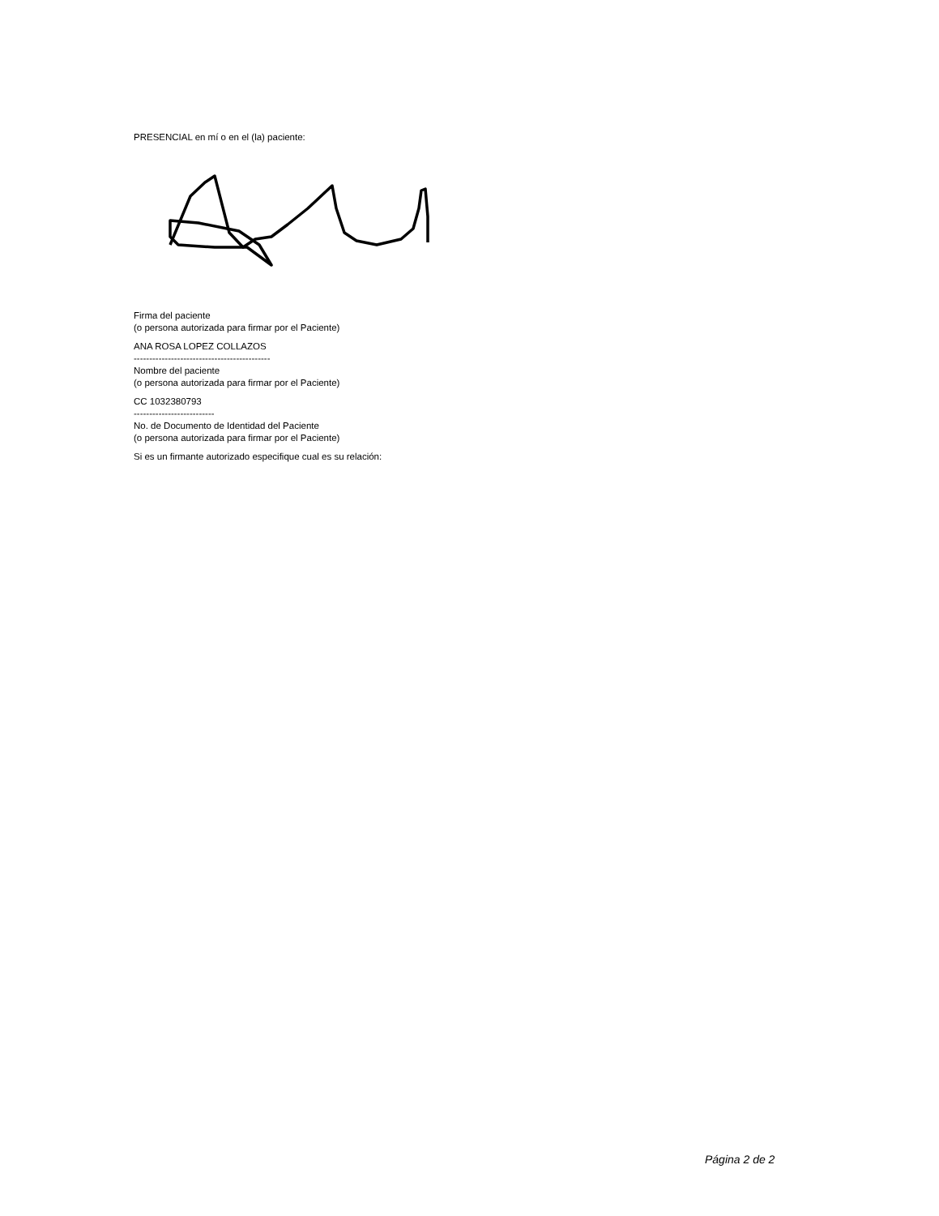PRESENCIAL en mí o en el (la) paciente:
Firma del paciente
(o persona autorizada para firmar por el Paciente)
ANA ROSA LOPEZ COLLAZOS
--------------------------------------------
Nombre del paciente
(o persona autorizada para firmar por el Paciente)
CC 1032380793
--------------------------
No. de Documento de Identidad del Paciente
(o persona autorizada para firmar por el Paciente)
Si es un firmante autorizado especifique cual es su relación:
Página 2 de 2